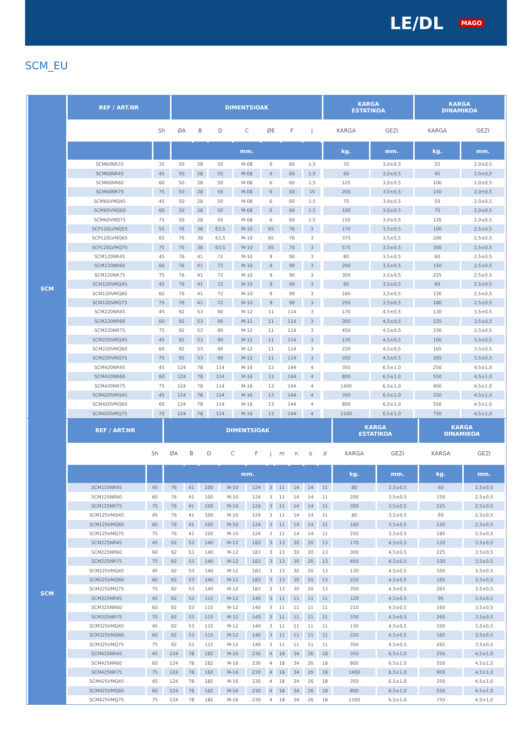LE/DL MAGO
SCM_EU
| | REF / ART.NR | | DIMENTSIOAK | | | | | | | | KARGA ESTATIKOA | | KARGA DINAMIKOA | |
| | | Sh | ØA | B | D | C | ØE | F | j | | KARGA | GEZI | KARGA | GEZI |
| | | | mm. | | | | | | | | kg. | mm. | kg. | mm. |
| SCM | SCM60NR35 | 35 | 50 | 28 | 50 | M-08 | 6 | 60 | 1,5 | | 35 | 3,0±0,5 | 25 | 2,0±0,5 |
| | SCM60NR45 | 45 | 50 | 28 | 50 | M-08 | 6 | 60 | 1,5 | | 60 | 3,0±0,5 | 45 | 2,0±0,5 |
| | SCM60NR60 | 60 | 50 | 28 | 50 | M-08 | 6 | 60 | 1,5 | | 125 | 3,0±0,5 | 100 | 2,0±0,5 |
| | SCM60NR75 | 75 | 50 | 28 | 50 | M-08 | 6 | 60 | 15 | | 200 | 3,0±0,5 | 150 | 2,0±0,5 |
| | SCM60VMQ45 | 45 | 50 | 28 | 50 | M-08 | 6 | 60 | 1,5 | | 75 | 3,0±0,5 | 50 | 2,0±0,5 |
| | SCM60VMQ60 | 60 | 50 | 28 | 50 | M-08 | 6 | 60 | 1,5 | | 100 | 3,0±0,5 | 75 | 2,0±0,5 |
| | SCM60VMQ75 | 75 | 50 | 28 | 50 | M-08 | 6 | 60 | 1,5 | | 150 | 3,0±0,5 | 120 | 2,0±0,5 |
| | SCP120LVMQ55 | 55 | 76 | 38 | 63,5 | M-10 | 65 | 76 | 3 | | 170 | 3,5±0,5 | 100 | 2,5±0,5 |
| | SCP120LVMQ65 | 65 | 76 | 38 | 63,5 | M-10 | 65 | 76 | 3 | | 375 | 3,5±0,5 | 200 | 2,5±0,5 |
| | SCP120LVMQ75 | 75 | 76 | 38 | 63,5 | M-10 | 65 | 76 | 3 | | 575 | 3,5±0,5 | 300 | 2,5±0,5 |
| | SCM120NR45 | 45 | 76 | 41 | 72 | M-10 | 9 | 90 | 3 | | 80 | 3,5±0,5 | 60 | 2,5±0,5 |
| | SCM120NR60 | 60 | 76 | 41 | 72 | M-10 | 9 | 90 | 3 | | 200 | 3,5±0,5 | 150 | 2,5±0,5 |
| | SCM120NR75 | 75 | 76 | 41 | 72 | M-10 | 9 | 90 | 3 | | 300 | 3,5±0,5 | 225 | 2,5±0,5 |
| | SCM120VMQ45 | 45 | 76 | 41 | 72 | M-10 | 9 | 90 | 3 | | 80 | 3,5±0,5 | 60 | 2,5±0,5 |
| | SCM120VMQ60 | 60 | 76 | 41 | 72 | M-10 | 9 | 90 | 3 | | 160 | 3,5±0,5 | 120 | 2,5±0,5 |
| | SCM120VMQ75 | 75 | 76 | 41 | 72 | M-10 | 9 | 90 | 3 | | 250 | 3,5±0,5 | 180 | 2,5±0,5 |
| | SCM220NR45 | 45 | 92 | 53 | 90 | M-12 | 11 | 114 | 3 | | 170 | 4,5±0,5 | 130 | 3,5±0,5 |
| | SCM220NR60 | 60 | 92 | 53 | 90 | M-12 | 11 | 114 | 3 | | 300 | 4,5±0,5 | 225 | 3,5±0,5 |
| | SCM220NR75 | 75 | 92 | 53 | 90 | M-12 | 11 | 114 | 3 | | 450 | 4,5±0,5 | 330 | 3,5±0,5 |
| | SCM220VMQ45 | 45 | 92 | 53 | 90 | M-12 | 11 | 114 | 3 | | 130 | 4,5±0,5 | 100 | 3,5±0,5 |
| | SCM220VMQ60 | 60 | 92 | 53 | 90 | M-12 | 11 | 114 | 3 | | 220 | 4,5±0,5 | 165 | 3,5±0,5 |
| | SCM220VMQ75 | 75 | 92 | 53 | 90 | M-12 | 11 | 114 | 3 | | 350 | 4,5±0,5 | 265 | 3,5±0,5 |
| | SCM420NR45 | 45 | 124 | 78 | 114 | M-16 | 13 | 144 | 4 | | 350 | 6,5±1,0 | 250 | 4,5±1,0 |
| | SCM420NR60 | 60 | 124 | 78 | 114 | M-16 | 13 | 144 | 4 | | 800 | 6,5±1,0 | 550 | 4,5±1,0 |
| | SCM420NR75 | 75 | 124 | 78 | 114 | M-16 | 13 | 144 | 4 | | 1400 | 6,5±1,0 | 900 | 4,5±1,0 |
| | SCM420VMQ45 | 45 | 124 | 78 | 114 | M-16 | 13 | 144 | 4 | | 350 | 6,5±1,0 | 250 | 4,5±1,0 |
| | SCM420VMQ60 | 60 | 124 | 78 | 114 | M-16 | 13 | 144 | 4 | | 800 | 6,5±1,0 | 550 | 4,5±1,0 |
| | SCM420VMQ75 | 75 | 124 | 78 | 114 | M-16 | 13 | 144 | 4 | | 1100 | 6,5±1,0 | 750 | 4,5±1,0 |
| | REF / ART.NR | | DIMENTSIOAK | | | | | | | | | | KARGA ESTATIKOA | | KARGA DINAMIKOA | |
| | | Sh | ØA | B | D | C | F | j | m | n | o | d | KARGA | GEZI | KARGA | GEZI |
| | | | mm. | | | | | | | | | | kg. | mm. | kg. | mm. |
| SCM | SCM125NR45 | 45 | 76 | 41 | 100 | M-10 | 124 | 3 | 11 | 14 | 14 | 11 | 80 | 3,5±0,5 | 60 | 2,5±0,5 |
| | SCM125NR60 | 60 | 76 | 41 | 100 | M-10 | 124 | 3 | 11 | 14 | 14 | 11 | 200 | 3,5±0,5 | 150 | 2,5±0,5 |
| | SCM125NR75 | 75 | 76 | 41 | 100 | M-10 | 124 | 3 | 11 | 14 | 14 | 11 | 300 | 3,5±0,5 | 225 | 2,5±0,5 |
| | SCM125VMQ45 | 45 | 76 | 41 | 100 | M-10 | 124 | 3 | 11 | 14 | 14 | 11 | 80 | 3,5±0,5 | 60 | 2,5±0,5 |
| | SCM125VMQ60 | 60 | 76 | 41 | 100 | M-10 | 124 | 3 | 11 | 14 | 14 | 11 | 160 | 3,5±0,5 | 120 | 2,5±0,5 |
| | SCM125VMQ75 | 75 | 76 | 41 | 100 | M-10 | 124 | 3 | 11 | 14 | 14 | 11 | 250 | 3,5±0,5 | 180 | 2,5±0,5 |
| | SCM225NR45 | 45 | 92 | 53 | 140 | M-12 | 183 | 3 | 13 | 30 | 20 | 13 | 170 | 4,5±0,5 | 130 | 3,5±0,5 |
| | SCM225NR60 | 60 | 92 | 53 | 140 | M-12 | 183 | 3 | 13 | 30 | 20 | 13 | 300 | 4,5±0,5 | 225 | 3,5±0,5 |
| | SCM225NR75 | 75 | 92 | 53 | 140 | M-12 | 183 | 3 | 13 | 30 | 20 | 13 | 450 | 4,5±0,5 | 330 | 3,5±0,5 |
| | SCM225VMQ45 | 45 | 92 | 53 | 140 | M-12 | 183 | 3 | 13 | 30 | 20 | 13 | 130 | 4,5±0,5 | 100 | 3,5±0,5 |
| | SCM225VMQ60 | 60 | 92 | 53 | 140 | M-12 | 183 | 3 | 13 | 30 | 20 | 13 | 220 | 4,5±0,5 | 165 | 3,5±0,5 |
| | SCM225VMQ75 | 75 | 92 | 53 | 140 | M-12 | 183 | 3 | 13 | 30 | 20 | 13 | 350 | 4,5±0,5 | 265 | 3,5±0,5 |
| | SCM325NR45 | 45 | 92 | 53 | 115 | M-12 | 140 | 3 | 11 | 11 | 11 | 11 | 120 | 4,5±0,5 | 95 | 3,5±0,5 |
| | SCM325NR60 | 60 | 92 | 53 | 115 | M-12 | 140 | 3 | 11 | 11 | 11 | 11 | 210 | 4,5±0,5 | 160 | 3,5±0,5 |
| | SCM325NR75 | 75 | 92 | 53 | 115 | M-12 | 140 | 3 | 11 | 11 | 11 | 11 | 330 | 4,5±0,5 | 260 | 3,5±0,5 |
| | SCM325VMQ45 | 45 | 92 | 53 | 115 | M-12 | 140 | 3 | 11 | 11 | 11 | 11 | 130 | 4,5±0,5 | 100 | 3,5±0,5 |
| | SCM325VMQ60 | 60 | 92 | 53 | 115 | M-12 | 140 | 3 | 11 | 11 | 11 | 11 | 220 | 4,5±0,5 | 165 | 3,5±0,5 |
| | SCM325VMQ75 | 75 | 92 | 53 | 115 | M-12 | 140 | 3 | 11 | 11 | 11 | 11 | 350 | 4,5±0,5 | 265 | 3,5±0,5 |
| | SCM425NR45 | 45 | 124 | 78 | 182 | M-16 | 230 | 4 | 18 | 34 | 26 | 18 | 350 | 6,5±1,0 | 250 | 4,5±1,0 |
| | SCM425NR60 | 60 | 124 | 78 | 182 | M-16 | 230 | 4 | 18 | 34 | 26 | 18 | 800 | 6,5±1,0 | 550 | 4,5±1,0 |
| | SCM425NR75 | 75 | 124 | 78 | 182 | M-16 | 230 | 4 | 18 | 34 | 26 | 18 | 1400 | 6,5±1,0 | 900 | 4,5±1,0 |
| | SCM425VMQ45 | 45 | 124 | 78 | 182 | M-16 | 230 | 4 | 18 | 34 | 26 | 18 | 350 | 6,5±1,0 | 250 | 4,5±1,0 |
| | SCM425VMQ60 | 60 | 124 | 78 | 182 | M-16 | 230 | 4 | 18 | 34 | 26 | 18 | 800 | 6,5±1,0 | 550 | 4,5±1,0 |
| | SCM425VMQ75 | 75 | 124 | 78 | 182 | M-16 | 230 | 4 | 18 | 34 | 26 | 18 | 1100 | 6,5±1,0 | 750 | 4,5±1,0 |